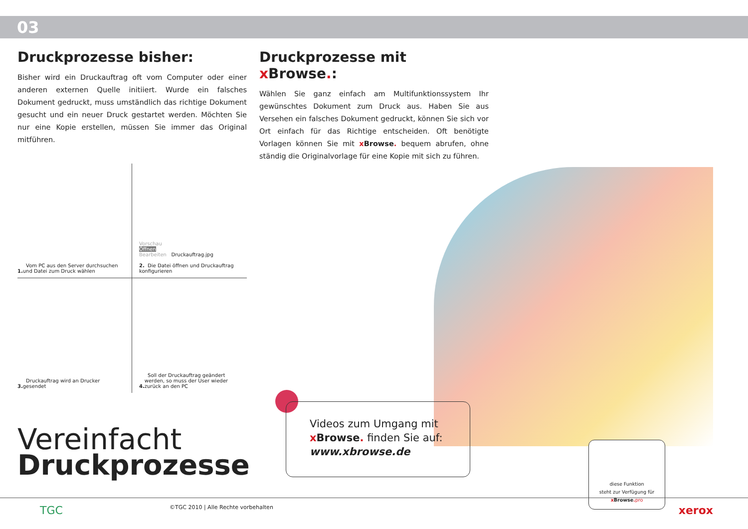03
Druckprozesse bisher:
Bisher wird ein Druckauftrag oft vom Computer oder einer anderen externen Quelle initiiert. Wurde ein falsches Dokument gedruckt, muss umständlich das richtige Dokument gesucht und ein neuer Druck gestartet werden. Möchten Sie nur eine Kopie erstellen, müssen Sie immer das Original mitführen.
Druckprozesse mit x Browse.:
Wählen Sie ganz einfach am Multifunktionssystem Ihr gewünschtes Dokument zum Druck aus. Haben Sie aus Versehen ein falsches Dokument gedruckt, können Sie sich vor Ort einfach für das Richtige entscheiden. Oft benötigte Vorlagen können Sie mit x Browse. bequem abrufen, ohne ständig die Originalvorlage für eine Kopie mit sich zu führen.
1. Vom PC aus den Server durchsuchen und Datei zum Druck wählen
Vorschau
Öffnen
Bearbeiten Druckauftrag.jpg
2. Die Datei öffnen und Druckauftrag konfigurieren
3. Druckauftrag wird an Drucker gesendet
4. Soll der Druckauftrag geändert werden, so muss der User wieder zurück an den PC
Vereinfacht
Druckprozesse
Videos zum Umgang mit
x Browse. finden Sie auf:
www.xbrowse.de
diese Funktion
steht zur Verfügung für
x Browse. pro
TGC ©TGC 2010 | Alle Rechte vorbehalten xerox